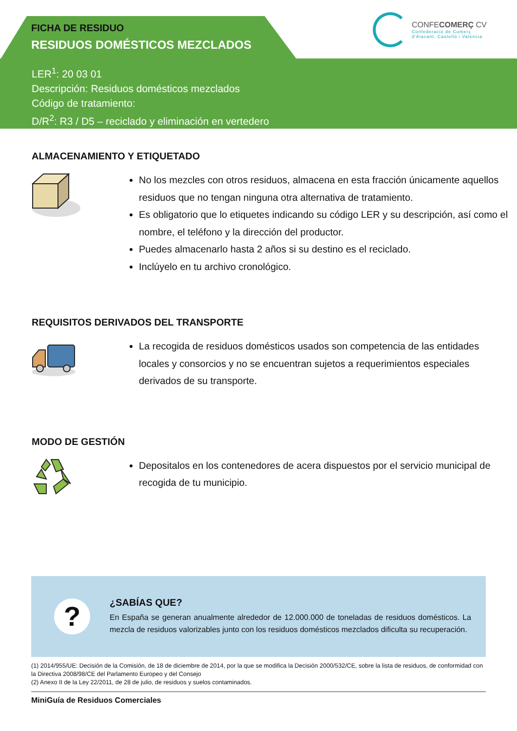FICHA DE RESIDUO
RESIDUOS DOMÉSTICOS MEZCLADOS
LER<sup>1</sup>: 20 03 01
Descripción: Residuos domésticos mezclados
Código de tratamiento:
D/R<sup>2</sup>: R3 / D5 – reciclado y eliminación en vertedero
CONFECOMERÇ CV
Confederació de Comerç
d'Alacant, Castelló i València
ALMACENAMIENTO Y ETIQUETADO
No los mezcles con otros residuos, almacena en esta fracción únicamente aquellos residuos que no tengan ninguna otra alternativa de tratamiento.
Es obligatorio que lo etiquetes indicando su código LER y su descripción, así como el nombre, el teléfono y la dirección del productor.
Puedes almacenarlo hasta 2 años si su destino es el reciclado.
Inclúyelo en tu archivo cronológico.
REQUISITOS DERIVADOS DEL TRANSPORTE
La recogida de residuos domésticos usados son competencia de las entidades locales y consorcios y no se encuentran sujetos a requerimientos especiales derivados de su transporte.
MODO DE GESTIÓN
Depositalos en los contenedores de acera dispuestos por el servicio municipal de recogida de tu municipio.
?
¿SABÍAS QUE?
En España se generan anualmente alrededor de 12.000.000 de toneladas de residuos domésticos. La mezcla de residuos valorizables junto con los residuos domésticos mezclados dificulta su recuperación.
(1) 2014/955/UE: Decisión de la Comisión, de 18 de diciembre de 2014, por la que se modifica la Decisión 2000/532/CE, sobre la lista de residuos, de conformidad con la Directiva 2008/98/CE del Parlamento Europeo y del Consejo
(2) Anexo II de la Ley 22/2011, de 28 de julio, de residuos y suelos contaminados.
MiniGuía de Residuos Comerciales